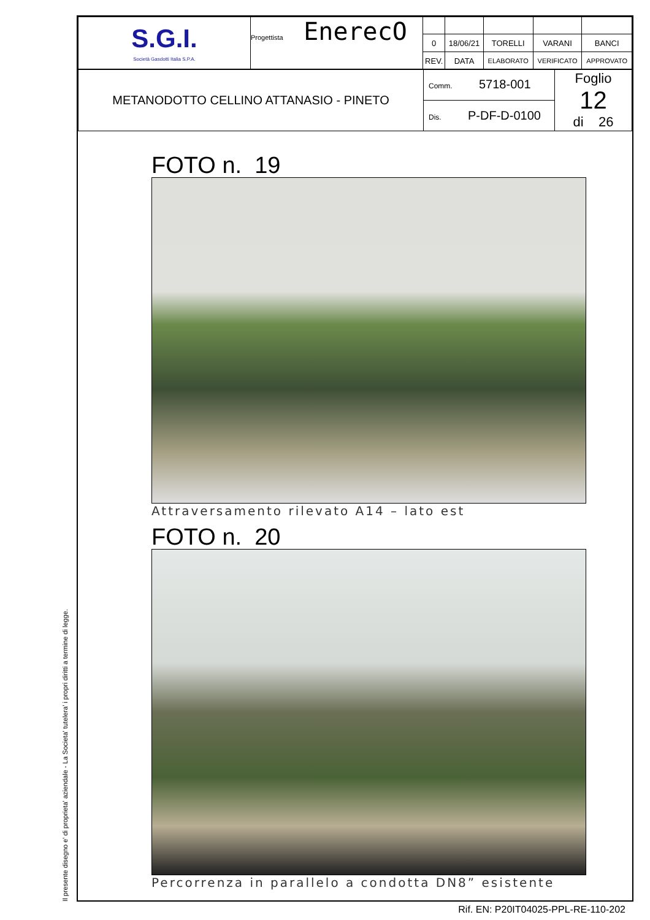Il presente disegno e' di proprieta' aziendale - La Societa' tutelera' i propri diritti a termine di legge.
| S.G.I. Società Gasdotti Italia S.P.A. | Progettista EnerecO | | | | | |
| | | 0 | 18/06/21 | TORELLI | VARANI | BANCI |
| | | REV. | DATA | ELABORATO | VERIFICATO | APPROVATO |
| METANODOTTO CELLINO ATTANASIO - PINETO | Comm. 5718-001 | Foglio 12 di 26 |
| | Dis. P-DF-D-0100 | |
FOTO n. 19
Attraversamento rilevato A14 – lato est
FOTO n. 20
Percorrenza in parallelo a condotta DN8” esistente
Rif. EN: P20IT04025-PPL-RE-110-202